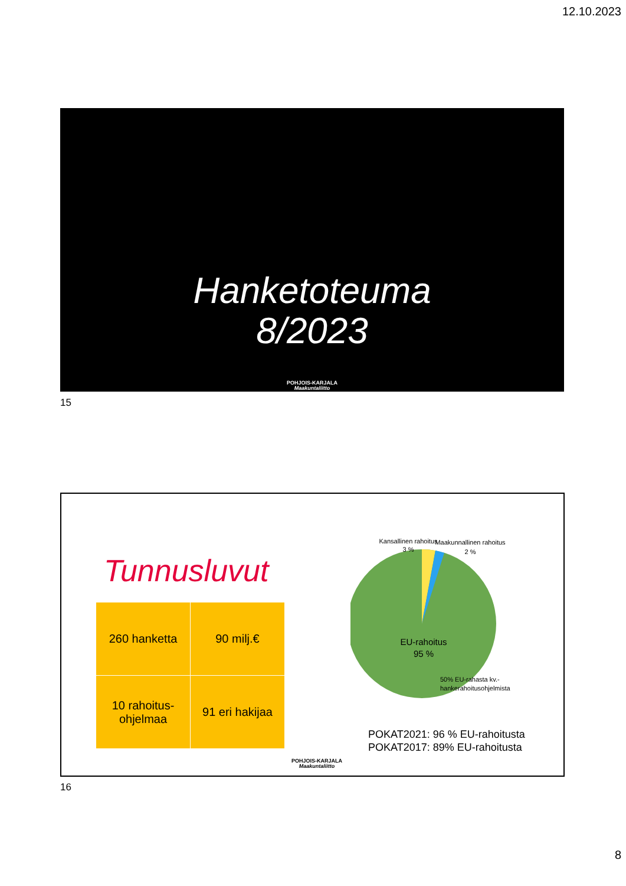12.10.2023
Hanketoteuma
8/2023
POHJOIS-KARJALA
Maakuntaliitto
15
Tunnusluvut
| 260 hanketta | 90 milj.€ |
| 10 rahoitus- ohjelmaa | 91 eri hakijaa |
Kansallinen rahoitus
3 %
Maakunnallinen rahoitus
2 %
EU-rahoitus
95 %
50% EU-rahasta kv.-
hankerahoitusohjelmista
POKAT2021: 96 % EU-rahoitusta
POKAT2017: 89% EU-rahoitusta
POHJOIS-KARJALA
Maakuntaliitto
16
8